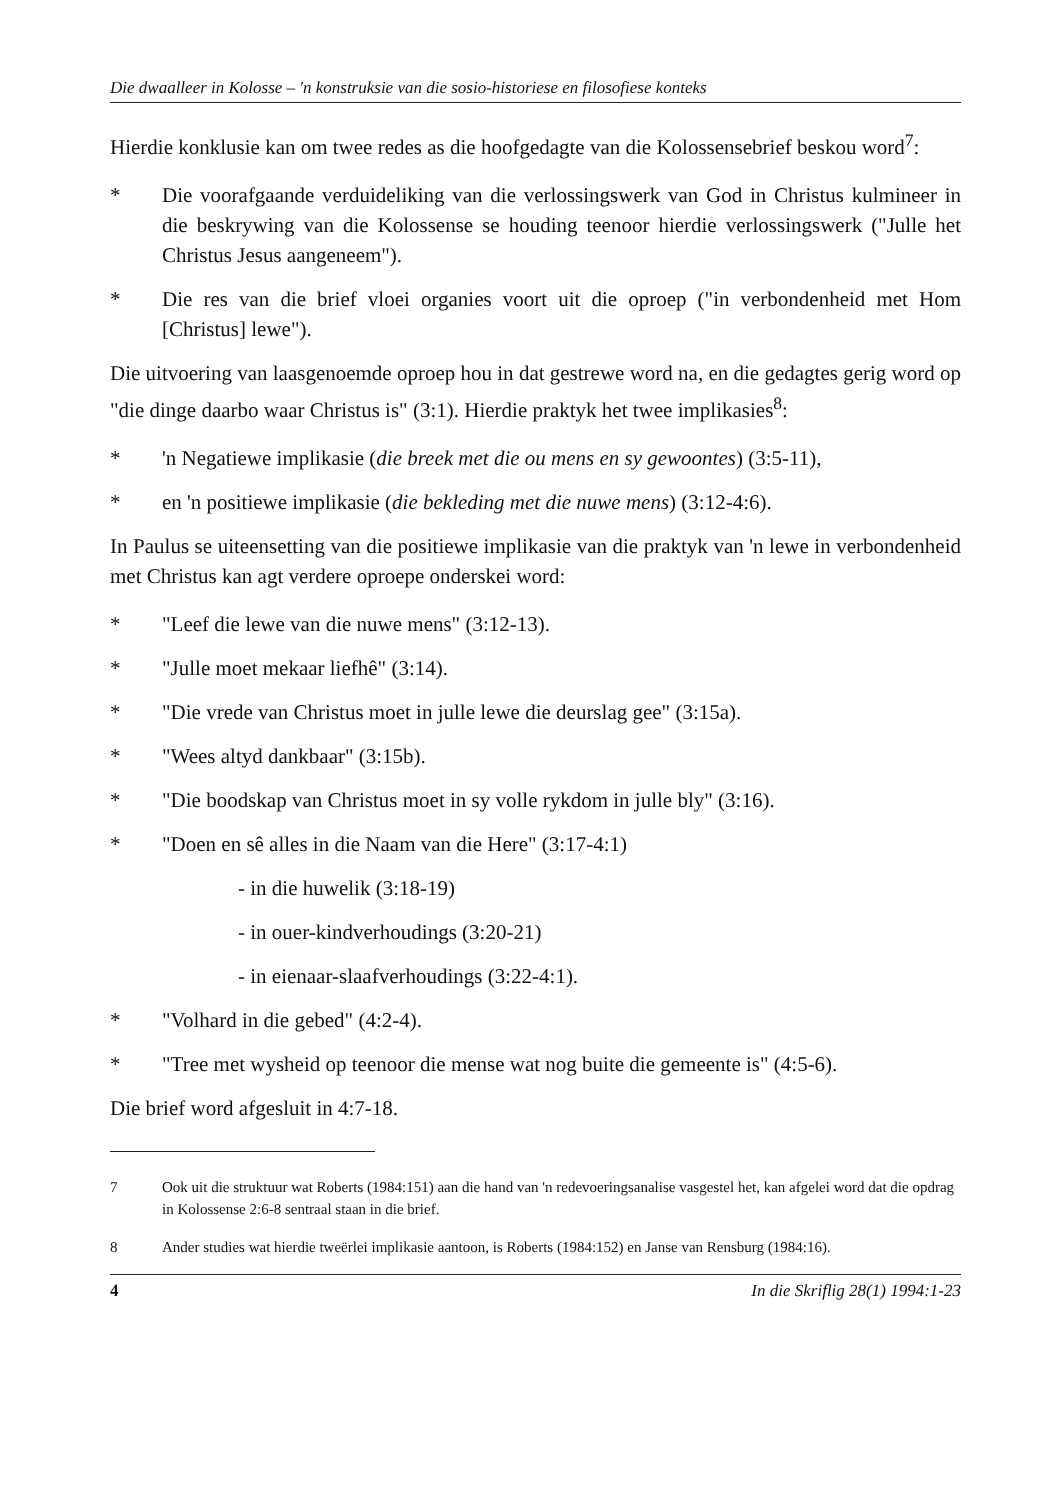Die dwaalleer in Kolosse – 'n konstruksie van die sosio-historiese en filosofiese konteks
Hierdie konklusie kan om twee redes as die hoofgedagte van die Kolossensebrief beskou word<sup>7</sup>:
* Die voorafgaande verduideliking van die verlossingswerk van God in Christus kulmineer in die beskrywing van die Kolossense se houding teenoor hierdie verlossingswerk ("Julle het Christus Jesus aangeneem").
* Die res van die brief vloei organies voort uit die oproep ("in verbondenheid met Hom [Christus] lewe").
Die uitvoering van laasgenoemde oproep hou in dat gestrewe word na, en die gedagtes gerig word op "die dinge daarbo waar Christus is" (3:1). Hierdie praktyk het twee implikasies<sup>8</sup>:
* 'n Negatiewe implikasie (die breek met die ou mens en sy gewoontes) (3:5-11),
* en 'n positiewe implikasie (die bekleding met die nuwe mens) (3:12-4:6).
In Paulus se uiteensetting van die positiewe implikasie van die praktyk van 'n lewe in verbondenheid met Christus kan agt verdere oproepe onderskei word:
* "Leef die lewe van die nuwe mens" (3:12-13).
* "Julle moet mekaar liefhê" (3:14).
* "Die vrede van Christus moet in julle lewe die deurslag gee" (3:15a).
* "Wees altyd dankbaar" (3:15b).
* "Die boodskap van Christus moet in sy volle rykdom in julle bly" (3:16).
* "Doen en sê alles in die Naam van die Here" (3:17-4:1)
- in die huwelik (3:18-19)
- in ouer-kindverhoudings (3:20-21)
- in eienaar-slaafverhoudings (3:22-4:1).
* "Volhard in die gebed" (4:2-4).
* "Tree met wysheid op teenoor die mense wat nog buite die gemeente is" (4:5-6).
Die brief word afgesluit in 4:7-18.
7 Ook uit die struktuur wat Roberts (1984:151) aan die hand van 'n redevoeringsanalise vasgestel het, kan afgelei word dat die opdrag in Kolossense 2:6-8 sentraal staan in die brief.
8 Ander studies wat hierdie tweërlei implikasie aantoon, is Roberts (1984:152) en Janse van Rensburg (1984:16).
4 In die Skriflig 28(1) 1994:1-23